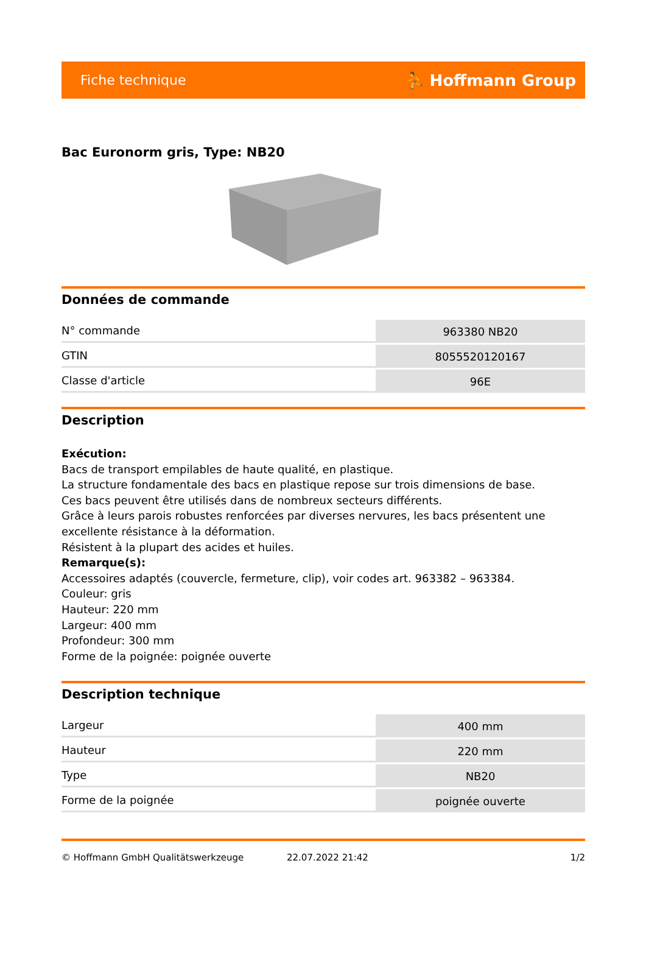Fiche technique ⛹ Hoffmann Group
Bac Euronorm gris, Type: NB20
Données de commande
| N° commande | 963380 NB20 |
| GTIN | 8055520120167 |
| Classe d'article | 96E |
Description
Exécution:
Bacs de transport empilables de haute qualité, en plastique.
La structure fondamentale des bacs en plastique repose sur trois dimensions de base.
Ces bacs peuvent être utilisés dans de nombreux secteurs différents.
Grâce à leurs parois robustes renforcées par diverses nervures, les bacs présentent une excellente résistance à la déformation.
Résistent à la plupart des acides et huiles.
Remarque(s):
Accessoires adaptés (couvercle, fermeture, clip), voir codes art. 963382 – 963384.
Couleur: gris
Hauteur: 220 mm
Largeur: 400 mm
Profondeur: 300 mm
Forme de la poignée: poignée ouverte
Description technique
| Largeur | 400 mm |
| Hauteur | 220 mm |
| Type | NB20 |
| Forme de la poignée | poignée ouverte |
© Hoffmann GmbH Qualitätswerkzeuge 22.07.2022 21:42 1/2